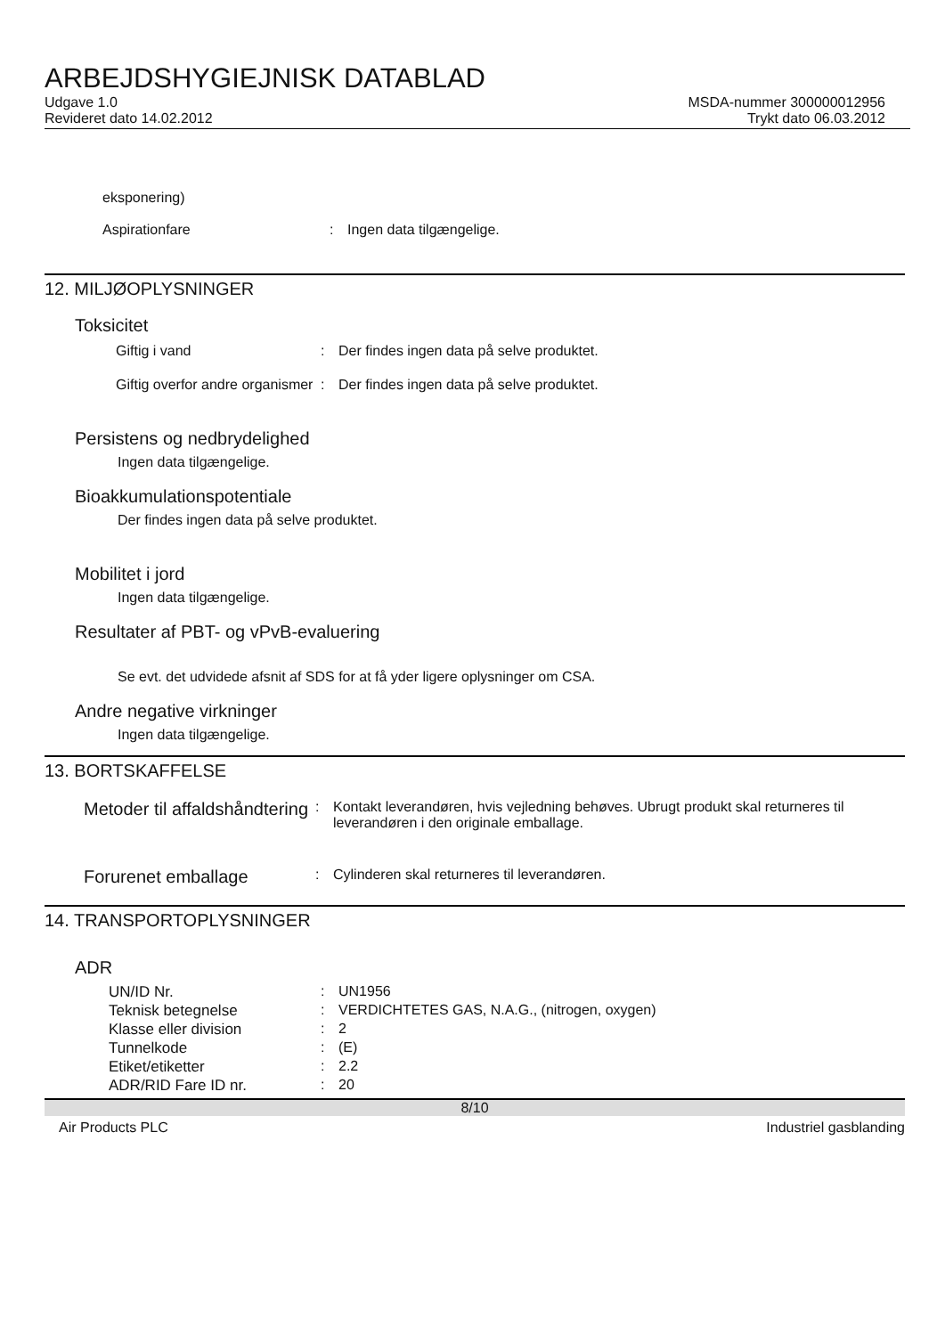ARBEJDSHYGIEJNISK DATABLAD
Udgave 1.0
Revideret dato 14.02.2012
MSDA-nummer 300000012956
Trykt dato 06.03.2012
eksponering)
Aspirationfare : Ingen data tilgængelige.
12. MILJØOPLYSNINGER
Toksicitet
Giftig i vand : Der findes ingen data på selve produktet.
Giftig overfor andre organismer
: Der findes ingen data på selve produktet.
Persistens og nedbrydelighed
Ingen data tilgængelige.
Bioakkumulationspotentiale
Der findes ingen data på selve produktet.
Mobilitet i jord
Ingen data tilgængelige.
Resultater af PBT- og vPvB-evaluering
Se evt. det udvidede afsnit af SDS for at få yder ligere oplysninger om CSA.
Andre negative virkninger
Ingen data tilgængelige.
13. BORTSKAFFELSE
Metoder til affaldshåndtering
: Kontakt leverandøren, hvis vejledning behøves. Ubrugt produkt skal returneres til leverandøren i den originale emballage.
Forurenet emballage
: Cylinderen skal returneres til leverandøren.
14. TRANSPORTOPLYSNINGER
ADR
UN/ID Nr. : UN1956
Teknisk betegnelse : VERDICHTETES GAS, N.A.G., (nitrogen, oxygen)
Klasse eller division : 2
Tunnelkode : (E)
Etiket/etiketter : 2.2
ADR/RID Fare ID nr. : 20
8/10
Air Products PLC Industriel gasblanding